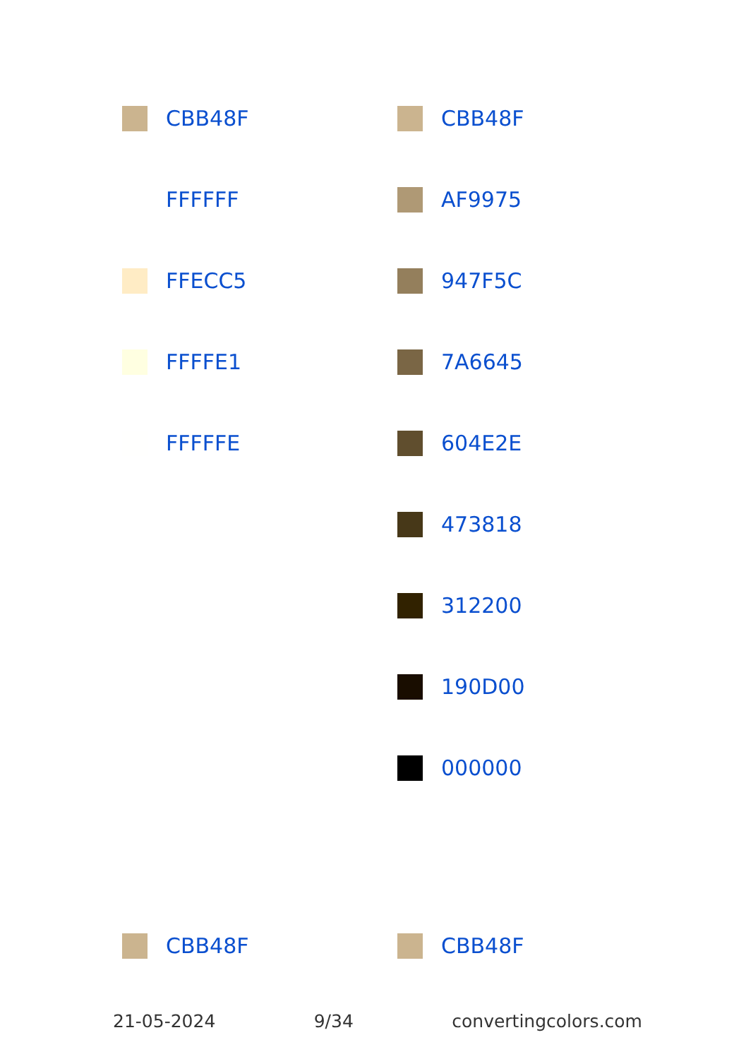CBB48F
FFFFFF
FFECC5
FFFFE1
FFFFFE
CBB48F
AF9975
947F5C
7A6645
604E2E
473818
312200
190D00
000000
CBB48F CBB48F
21-05-2024 9/34 convertingcolors.com